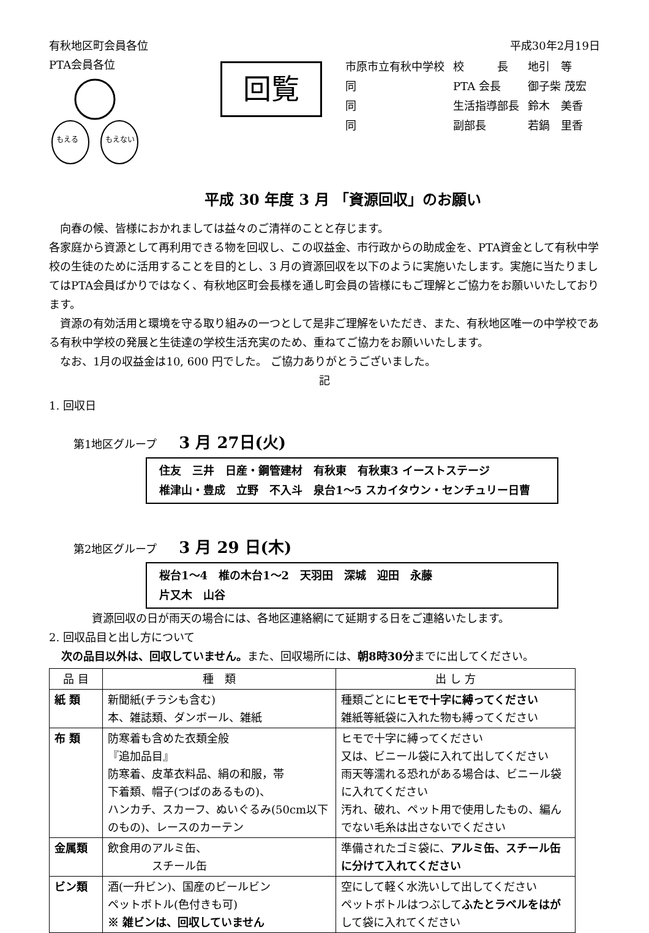有秋地区町会員各位 平成30年2月19日
PTA会員各位
もえる
もえない
回覧
| 市原市立有秋中学校 | 校 長 | 地引 等 |
| 同 | PTA 会長 | 御子柴 茂宏 |
| 同 | 生活指導部長 | 鈴木 美香 |
| 同 | 副部長 | 若鍋 里香 |
平成 30 年度 3 月 「資源回収」のお願い
　向春の候、皆様におかれましては益々のご清祥のことと存じます。
各家庭から資源として再利用できる物を回収し、この収益金、市行政からの助成金を、PTA資金として有秋中学校の生徒のために活用することを目的とし、3 月の資源回収を以下のように実施いたします。実施に当たりましてはPTA会員ばかりではなく、有秋地区町会長様を通し町会員の皆様にもご理解とご協力をお願いいたしております。
　資源の有効活用と環境を守る取り組みの一つとして是非ご理解をいただき、また、有秋地区唯一の中学校である有秋中学校の発展と生徒達の学校生活充実のため、重ねてご協力をお願いいたします。
　なお、1月の収益金は10, 600 円でした。 ご協力ありがとうございました。
記
1. 回収日
第1地区グループ 3 月 27日(火)
住友　三井　日産・鋼管建材　有秋東　有秋東3 イーストステージ
椎津山・豊成　立野　不入斗　泉台1～5 スカイタウン・センチュリー日曹
第2地区グループ 3 月 29 日(木)
桜台1～4　椎の木台1～2　天羽田　深城　迎田　永藤
片又木　山谷
資源回収の日が雨天の場合には、各地区連絡網にて延期する日をご連絡いたします。
2. 回収品目と出し方について
次の品目以外は、回収していません。また、回収場所には、朝8時30分までに出してください。
| 品 目 | 種 類 | 出 し 方 |
| --- | --- | --- |
| 紙 類 | 新聞紙(チラシも含む) 本、雑誌類、ダンボール、雑紙 | 種類ごとに ヒモで十字に縛ってください 雑紙等紙袋に入れた物も縛ってください |
| 布 類 | 防寒着も含めた衣類全般 『追加品目』 防寒着、皮革衣料品、絹の和服，帯 下着類、帽子(つばのあるもの)、 ハンカチ、スカーフ、ぬいぐるみ(50cm以下のもの)、レースのカーテン | ヒモで十字に縛ってください 又は、ビニール袋に入れて出してください 雨天等濡れる恐れがある場合は、ビニール袋に入れてください 汚れ、破れ、ペット用で使用したもの、編んでない毛糸は出さないでください |
| 金属類 | 飲食用のアルミ缶、 スチール缶 | 準備されたゴミ袋に、 アルミ缶、スチール缶に分けて入れてください |
| ビン類 | 酒(一升ビン)、国産のビールビン ペットボトル(色付きも可) ※ 雑ビンは、回収していません | 空にして軽く水洗いして出してください ペットボトルはつぶして ふたとラベルをはが して袋に入れてください |